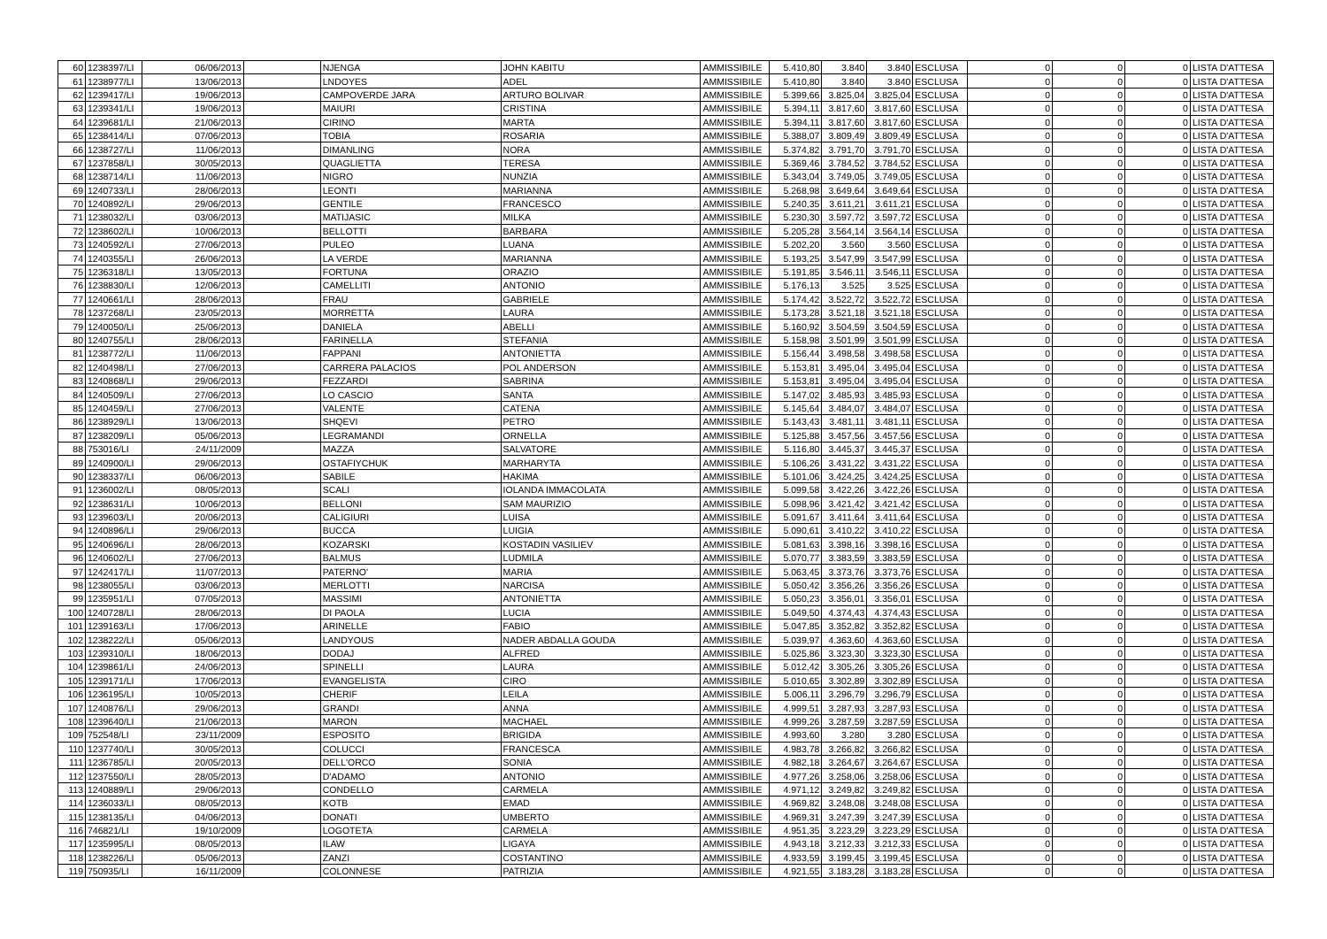| 60 | 1238397/LI | 06/06/2013 | | NJENGA | JOHN KABITU | AMMISSIBILE | 5.410,80 | 3.840 | 3.840 | ESCLUSA | 0 | 0 | 0 | LISTA D'ATTESA |
| 61 | 1238977/LI | 13/06/2013 | | LNDOYES | ADEL | AMMISSIBILE | 5.410,80 | 3.840 | 3.840 | ESCLUSA | 0 | 0 | 0 | LISTA D'ATTESA |
| 62 | 1239417/LI | 19/06/2013 | | CAMPOVERDE JARA | ARTURO BOLIVAR | AMMISSIBILE | 5.399,66 | 3.825,04 | 3.825,04 | ESCLUSA | 0 | 0 | 0 | LISTA D'ATTESA |
| 63 | 1239341/LI | 19/06/2013 | | MAIURI | CRISTINA | AMMISSIBILE | 5.394,11 | 3.817,60 | 3.817,60 | ESCLUSA | 0 | 0 | 0 | LISTA D'ATTESA |
| 64 | 1239681/LI | 21/06/2013 | | CIRINO | MARTA | AMMISSIBILE | 5.394,11 | 3.817,60 | 3.817,60 | ESCLUSA | 0 | 0 | 0 | LISTA D'ATTESA |
| 65 | 1238414/LI | 07/06/2013 | | TOBIA | ROSARIA | AMMISSIBILE | 5.388,07 | 3.809,49 | 3.809,49 | ESCLUSA | 0 | 0 | 0 | LISTA D'ATTESA |
| 66 | 1238727/LI | 11/06/2013 | | DIMANLING | NORA | AMMISSIBILE | 5.374,82 | 3.791,70 | 3.791,70 | ESCLUSA | 0 | 0 | 0 | LISTA D'ATTESA |
| 67 | 1237858/LI | 30/05/2013 | | QUAGLIETTA | TERESA | AMMISSIBILE | 5.369,46 | 3.784,52 | 3.784,52 | ESCLUSA | 0 | 0 | 0 | LISTA D'ATTESA |
| 68 | 1238714/LI | 11/06/2013 | | NIGRO | NUNZIA | AMMISSIBILE | 5.343,04 | 3.749,05 | 3.749,05 | ESCLUSA | 0 | 0 | 0 | LISTA D'ATTESA |
| 69 | 1240733/LI | 28/06/2013 | | LEONTI | MARIANNA | AMMISSIBILE | 5.268,98 | 3.649,64 | 3.649,64 | ESCLUSA | 0 | 0 | 0 | LISTA D'ATTESA |
| 70 | 1240892/LI | 29/06/2013 | | GENTILE | FRANCESCO | AMMISSIBILE | 5.240,35 | 3.611,21 | 3.611,21 | ESCLUSA | 0 | 0 | 0 | LISTA D'ATTESA |
| 71 | 1238032/LI | 03/06/2013 | | MATIJASIC | MILKA | AMMISSIBILE | 5.230,30 | 3.597,72 | 3.597,72 | ESCLUSA | 0 | 0 | 0 | LISTA D'ATTESA |
| 72 | 1238602/LI | 10/06/2013 | | BELLOTTI | BARBARA | AMMISSIBILE | 5.205,28 | 3.564,14 | 3.564,14 | ESCLUSA | 0 | 0 | 0 | LISTA D'ATTESA |
| 73 | 1240592/LI | 27/06/2013 | | PULEO | LUANA | AMMISSIBILE | 5.202,20 | 3.560 | 3.560 | ESCLUSA | 0 | 0 | 0 | LISTA D'ATTESA |
| 74 | 1240355/LI | 26/06/2013 | | LA VERDE | MARIANNA | AMMISSIBILE | 5.193,25 | 3.547,99 | 3.547,99 | ESCLUSA | 0 | 0 | 0 | LISTA D'ATTESA |
| 75 | 1236318/LI | 13/05/2013 | | FORTUNA | ORAZIO | AMMISSIBILE | 5.191,85 | 3.546,11 | 3.546,11 | ESCLUSA | 0 | 0 | 0 | LISTA D'ATTESA |
| 76 | 1238830/LI | 12/06/2013 | | CAMELLITI | ANTONIO | AMMISSIBILE | 5.176,13 | 3.525 | 3.525 | ESCLUSA | 0 | 0 | 0 | LISTA D'ATTESA |
| 77 | 1240661/LI | 28/06/2013 | | FRAU | GABRIELE | AMMISSIBILE | 5.174,42 | 3.522,72 | 3.522,72 | ESCLUSA | 0 | 0 | 0 | LISTA D'ATTESA |
| 78 | 1237268/LI | 23/05/2013 | | MORRETTA | LAURA | AMMISSIBILE | 5.173,28 | 3.521,18 | 3.521,18 | ESCLUSA | 0 | 0 | 0 | LISTA D'ATTESA |
| 79 | 1240050/LI | 25/06/2013 | | DANIELA | ABELLI | AMMISSIBILE | 5.160,92 | 3.504,59 | 3.504,59 | ESCLUSA | 0 | 0 | 0 | LISTA D'ATTESA |
| 80 | 1240755/LI | 28/06/2013 | | FARINELLA | STEFANIA | AMMISSIBILE | 5.158,98 | 3.501,99 | 3.501,99 | ESCLUSA | 0 | 0 | 0 | LISTA D'ATTESA |
| 81 | 1238772/LI | 11/06/2013 | | FAPPANI | ANTONIETTA | AMMISSIBILE | 5.156,44 | 3.498,58 | 3.498,58 | ESCLUSA | 0 | 0 | 0 | LISTA D'ATTESA |
| 82 | 1240498/LI | 27/06/2013 | | CARRERA PALACIOS | POL ANDERSON | AMMISSIBILE | 5.153,81 | 3.495,04 | 3.495,04 | ESCLUSA | 0 | 0 | 0 | LISTA D'ATTESA |
| 83 | 1240868/LI | 29/06/2013 | | FEZZARDI | SABRINA | AMMISSIBILE | 5.153,81 | 3.495,04 | 3.495,04 | ESCLUSA | 0 | 0 | 0 | LISTA D'ATTESA |
| 84 | 1240509/LI | 27/06/2013 | | LO CASCIO | SANTA | AMMISSIBILE | 5.147,02 | 3.485,93 | 3.485,93 | ESCLUSA | 0 | 0 | 0 | LISTA D'ATTESA |
| 85 | 1240459/LI | 27/06/2013 | | VALENTE | CATENA | AMMISSIBILE | 5.145,64 | 3.484,07 | 3.484,07 | ESCLUSA | 0 | 0 | 0 | LISTA D'ATTESA |
| 86 | 1238929/LI | 13/06/2013 | | SHQEVI | PETRO | AMMISSIBILE | 5.143,43 | 3.481,11 | 3.481,11 | ESCLUSA | 0 | 0 | 0 | LISTA D'ATTESA |
| 87 | 1238209/LI | 05/06/2013 | | LEGRAMANDI | ORNELLA | AMMISSIBILE | 5.125,88 | 3.457,56 | 3.457,56 | ESCLUSA | 0 | 0 | 0 | LISTA D'ATTESA |
| 88 | 753016/LI | 24/11/2009 | | MAZZA | SALVATORE | AMMISSIBILE | 5.116,80 | 3.445,37 | 3.445,37 | ESCLUSA | 0 | 0 | 0 | LISTA D'ATTESA |
| 89 | 1240900/LI | 29/06/2013 | | OSTAFIYCHUK | MARHARYTA | AMMISSIBILE | 5.106,26 | 3.431,22 | 3.431,22 | ESCLUSA | 0 | 0 | 0 | LISTA D'ATTESA |
| 90 | 1238337/LI | 06/06/2013 | | SABILE | HAKIMA | AMMISSIBILE | 5.101,06 | 3.424,25 | 3.424,25 | ESCLUSA | 0 | 0 | 0 | LISTA D'ATTESA |
| 91 | 1236002/LI | 08/05/2013 | | SCALI | IOLANDA IMMACOLATA | AMMISSIBILE | 5.099,58 | 3.422,26 | 3.422,26 | ESCLUSA | 0 | 0 | 0 | LISTA D'ATTESA |
| 92 | 1238631/LI | 10/06/2013 | | BELLONI | SAM MAURIZIO | AMMISSIBILE | 5.098,96 | 3.421,42 | 3.421,42 | ESCLUSA | 0 | 0 | 0 | LISTA D'ATTESA |
| 93 | 1239603/LI | 20/06/2013 | | CALIGIURI | LUISA | AMMISSIBILE | 5.091,67 | 3.411,64 | 3.411,64 | ESCLUSA | 0 | 0 | 0 | LISTA D'ATTESA |
| 94 | 1240896/LI | 29/06/2013 | | BUCCA | LUIGIA | AMMISSIBILE | 5.090,61 | 3.410,22 | 3.410,22 | ESCLUSA | 0 | 0 | 0 | LISTA D'ATTESA |
| 95 | 1240696/LI | 28/06/2013 | | KOZARSKI | KOSTADIN VASILIEV | AMMISSIBILE | 5.081,63 | 3.398,16 | 3.398,16 | ESCLUSA | 0 | 0 | 0 | LISTA D'ATTESA |
| 96 | 1240602/LI | 27/06/2013 | | BALMUS | LUDMILA | AMMISSIBILE | 5.070,77 | 3.383,59 | 3.383,59 | ESCLUSA | 0 | 0 | 0 | LISTA D'ATTESA |
| 97 | 1242417/LI | 11/07/2013 | | PATERNO' | MARIA | AMMISSIBILE | 5.063,45 | 3.373,76 | 3.373,76 | ESCLUSA | 0 | 0 | 0 | LISTA D'ATTESA |
| 98 | 1238055/LI | 03/06/2013 | | MERLOTTI | NARCISA | AMMISSIBILE | 5.050,42 | 3.356,26 | 3.356,26 | ESCLUSA | 0 | 0 | 0 | LISTA D'ATTESA |
| 99 | 1235951/LI | 07/05/2013 | | MASSIMI | ANTONIETTA | AMMISSIBILE | 5.050,23 | 3.356,01 | 3.356,01 | ESCLUSA | 0 | 0 | 0 | LISTA D'ATTESA |
| 100 | 1240728/LI | 28/06/2013 | | DI PAOLA | LUCIA | AMMISSIBILE | 5.049,50 | 4.374,43 | 4.374,43 | ESCLUSA | 0 | 0 | 0 | LISTA D'ATTESA |
| 101 | 1239163/LI | 17/06/2013 | | ARINELLE | FABIO | AMMISSIBILE | 5.047,85 | 3.352,82 | 3.352,82 | ESCLUSA | 0 | 0 | 0 | LISTA D'ATTESA |
| 102 | 1238222/LI | 05/06/2013 | | LANDYOUS | NADER ABDALLA GOUDA | AMMISSIBILE | 5.039,97 | 4.363,60 | 4.363,60 | ESCLUSA | 0 | 0 | 0 | LISTA D'ATTESA |
| 103 | 1239310/LI | 18/06/2013 | | DODAJ | ALFRED | AMMISSIBILE | 5.025,86 | 3.323,30 | 3.323,30 | ESCLUSA | 0 | 0 | 0 | LISTA D'ATTESA |
| 104 | 1239861/LI | 24/06/2013 | | SPINELLI | LAURA | AMMISSIBILE | 5.012,42 | 3.305,26 | 3.305,26 | ESCLUSA | 0 | 0 | 0 | LISTA D'ATTESA |
| 105 | 1239171/LI | 17/06/2013 | | EVANGELISTA | CIRO | AMMISSIBILE | 5.010,65 | 3.302,89 | 3.302,89 | ESCLUSA | 0 | 0 | 0 | LISTA D'ATTESA |
| 106 | 1236195/LI | 10/05/2013 | | CHERIF | LEILA | AMMISSIBILE | 5.006,11 | 3.296,79 | 3.296,79 | ESCLUSA | 0 | 0 | 0 | LISTA D'ATTESA |
| 107 | 1240876/LI | 29/06/2013 | | GRANDI | ANNA | AMMISSIBILE | 4.999,51 | 3.287,93 | 3.287,93 | ESCLUSA | 0 | 0 | 0 | LISTA D'ATTESA |
| 108 | 1239640/LI | 21/06/2013 | | MARON | MACHAEL | AMMISSIBILE | 4.999,26 | 3.287,59 | 3.287,59 | ESCLUSA | 0 | 0 | 0 | LISTA D'ATTESA |
| 109 | 752548/LI | 23/11/2009 | | ESPOSITO | BRIGIDA | AMMISSIBILE | 4.993,60 | 3.280 | 3.280 | ESCLUSA | 0 | 0 | 0 | LISTA D'ATTESA |
| 110 | 1237740/LI | 30/05/2013 | | COLUCCI | FRANCESCA | AMMISSIBILE | 4.983,78 | 3.266,82 | 3.266,82 | ESCLUSA | 0 | 0 | 0 | LISTA D'ATTESA |
| 111 | 1236785/LI | 20/05/2013 | | DELL'ORCO | SONIA | AMMISSIBILE | 4.982,18 | 3.264,67 | 3.264,67 | ESCLUSA | 0 | 0 | 0 | LISTA D'ATTESA |
| 112 | 1237550/LI | 28/05/2013 | | D'ADAMO | ANTONIO | AMMISSIBILE | 4.977,26 | 3.258,06 | 3.258,06 | ESCLUSA | 0 | 0 | 0 | LISTA D'ATTESA |
| 113 | 1240889/LI | 29/06/2013 | | CONDELLO | CARMELA | AMMISSIBILE | 4.971,12 | 3.249,82 | 3.249,82 | ESCLUSA | 0 | 0 | 0 | LISTA D'ATTESA |
| 114 | 1236033/LI | 08/05/2013 | | KOTB | EMAD | AMMISSIBILE | 4.969,82 | 3.248,08 | 3.248,08 | ESCLUSA | 0 | 0 | 0 | LISTA D'ATTESA |
| 115 | 1238135/LI | 04/06/2013 | | DONATI | UMBERTO | AMMISSIBILE | 4.969,31 | 3.247,39 | 3.247,39 | ESCLUSA | 0 | 0 | 0 | LISTA D'ATTESA |
| 116 | 746821/LI | 19/10/2009 | | LOGOTETA | CARMELA | AMMISSIBILE | 4.951,35 | 3.223,29 | 3.223,29 | ESCLUSA | 0 | 0 | 0 | LISTA D'ATTESA |
| 117 | 1235995/LI | 08/05/2013 | | ILAW | LIGAYA | AMMISSIBILE | 4.943,18 | 3.212,33 | 3.212,33 | ESCLUSA | 0 | 0 | 0 | LISTA D'ATTESA |
| 118 | 1238226/LI | 05/06/2013 | | ZANZI | COSTANTINO | AMMISSIBILE | 4.933,59 | 3.199,45 | 3.199,45 | ESCLUSA | 0 | 0 | 0 | LISTA D'ATTESA |
| 119 | 750935/LI | 16/11/2009 | | COLONNESE | PATRIZIA | AMMISSIBILE | 4.921,55 | 3.183,28 | 3.183,28 | ESCLUSA | 0 | 0 | 0 | LISTA D'ATTESA |